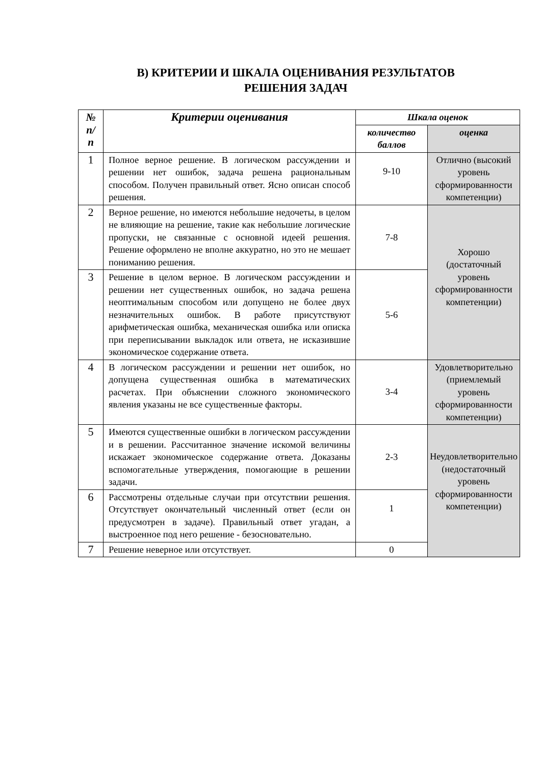В) КРИТЕРИИ И ШКАЛА ОЦЕНИВАНИЯ РЕЗУЛЬТАТОВ
РЕШЕНИЯ ЗАДАЧ
| № п/ п | Критерии оценивания | Шкала оценок | |
| --- | --- | --- | --- |
| | | количество баллов | оценка |
| 1 | Полное верное решение. В логическом рассуждении и решении нет ошибок, задача решена рациональным способом. Получен правильный ответ. Ясно описан способ решения. | 9-10 | Отлично (высокий уровень сформированности компетенции) |
| 2 | Верное решение, но имеются небольшие недочеты, в целом не влияющие на решение, такие как небольшие логические пропуски, не связанные с основной идеей решения. Решение оформлено не вполне аккуратно, но это не мешает пониманию решения. | 7-8 | Хорошо (достаточный уровень сформированности компетенции) |
| 3 | Решение в целом верное. В логическом рассуждении и решении нет существенных ошибок, но задача решена неоптимальным способом или допущено не более двух незначительных ошибок. В работе присутствуют арифметическая ошибка, механическая ошибка или описка при переписывании выкладок или ответа, не исказившие экономическое содержание ответа. | 5-6 | |
| 4 | В логическом рассуждении и решении нет ошибок, но допущена существенная ошибка в математических расчетах. При объяснении сложного экономического явления указаны не все существенные факторы. | 3-4 | Удовлетворительно (приемлемый уровень сформированности компетенции) |
| 5 | Имеются существенные ошибки в логическом рассуждении и в решении. Рассчитанное значение искомой величины искажает экономическое содержание ответа. Доказаны вспомогательные утверждения, помогающие в решении задачи. | 2-3 | Неудовлетворительно (недостаточный уровень сформированности компетенции) |
| 6 | Рассмотрены отдельные случаи при отсутствии решения. Отсутствует окончательный численный ответ (если он предусмотрен в задаче). Правильный ответ угадан, а выстроенное под него решение - безосновательно. | 1 | |
| 7 | Решение неверное или отсутствует. | 0 | |